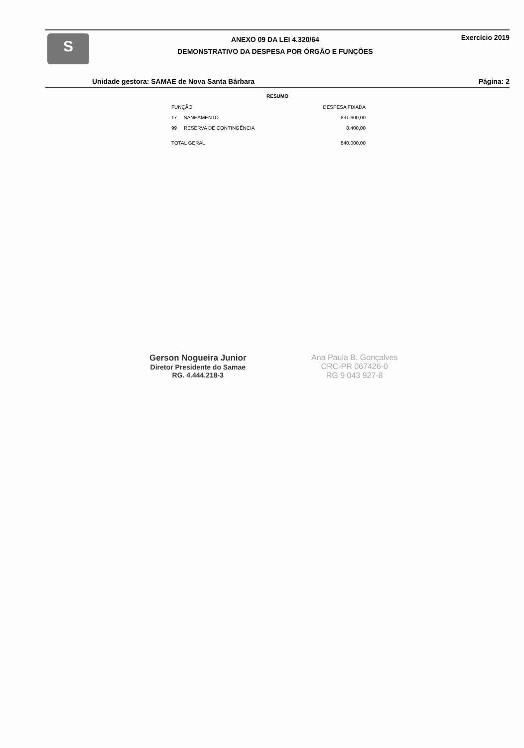S
ANEXO 09 DA LEI 4.320/64
DEMONSTRATIVO DA DESPESA POR ÓRGÃO E FUNÇÕES
Exercício 2019
Unidade gestora: SAMAE de Nova Santa Bárbara Página: 2
RESUMO
| FUNÇÃO | | DESPESA FIXADA |
| --- | --- | --- |
| 17 | SANEAMENTO | 831.600,00 |
| 99 | RESERVA DE CONTINGÊNCIA | 8.400,00 |
| TOTAL GERAL | | 840.000,00 |
Gerson Nogueira Junior
Diretor Presidente do Samae
RG. 4.444.218-3
Ana Paula B. Gonçalves
CRC-PR 067426-0
RG 9 043 927-8